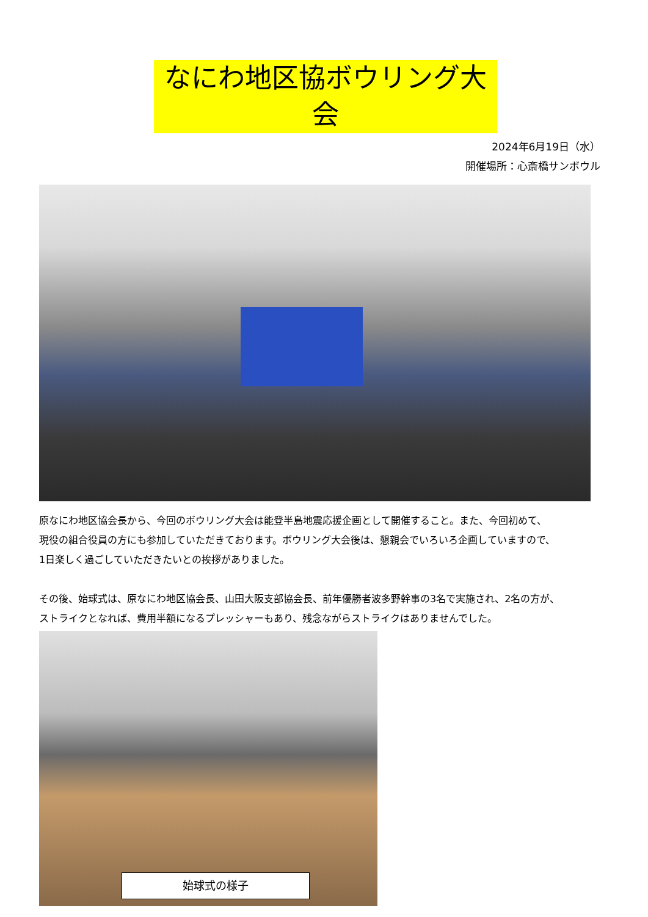なにわ地区協ボウリング大会
2024年6月19日（水）
開催場所：心斎橋サンボウル
原なにわ地区協会長から、今回のボウリング大会は能登半島地震応援企画として開催すること。また、今回初めて、
現役の組合役員の方にも参加していただきております。ボウリング大会後は、懇親会でいろいろ企画していますので、
1日楽しく過ごしていただきたいとの挨拶がありました。
その後、始球式は、原なにわ地区協会長、山田大阪支部協会長、前年優勝者波多野幹事の3名で実施され、2名の方が、
ストライクとなれば、費用半額になるプレッシャーもあり、残念ながらストライクはありませんでした。
始球式の様子